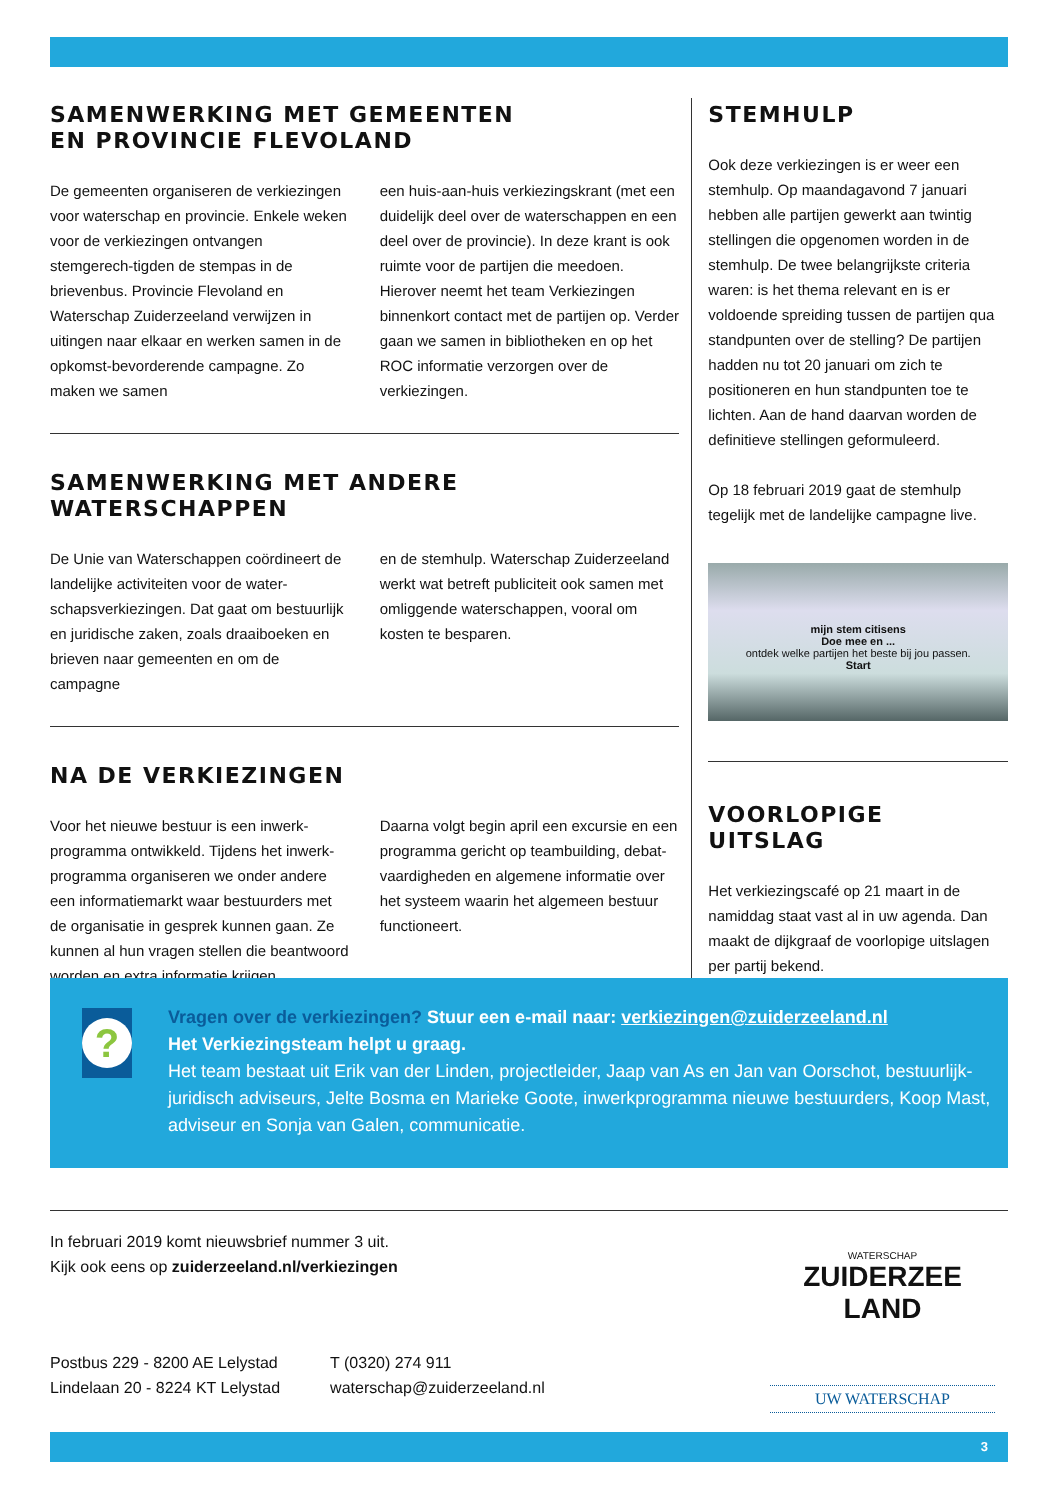SAMENWERKING MET GEMEENTEN
EN PROVINCIE FLEVOLAND
De gemeenten organiseren de verkiezingen voor waterschap en provincie. Enkele weken voor de verkiezingen ontvangen stemgerech-tigden de stempas in de brievenbus. Provincie Flevoland en Waterschap Zuiderzeeland verwijzen in uitingen naar elkaar en werken samen in de opkomst-bevorderende campagne. Zo maken we samen
een huis-aan-huis verkiezingskrant (met een duidelijk deel over de waterschappen en een deel over de provincie). In deze krant is ook ruimte voor de partijen die meedoen. Hierover neemt het team Verkiezingen binnenkort contact met de partijen op. Verder gaan we samen in bibliotheken en op het ROC informatie verzorgen over de verkiezingen.
SAMENWERKING MET ANDERE WATERSCHAPPEN
De Unie van Waterschappen coördineert de landelijke activiteiten voor de water-schapsverkiezingen. Dat gaat om bestuurlijk en juridische zaken, zoals draaiboeken en brieven naar gemeenten en om de campagne
en de stemhulp. Waterschap Zuiderzeeland werkt wat betreft publiciteit ook samen met omliggende waterschappen, vooral om kosten te besparen.
NA DE VERKIEZINGEN
Voor het nieuwe bestuur is een inwerk-programma ontwikkeld. Tijdens het inwerk-programma organiseren we onder andere een informatiemarkt waar bestuurders met de organisatie in gesprek kunnen gaan. Ze kunnen al hun vragen stellen die beantwoord worden en extra informatie krijgen.
Daarna volgt begin april een excursie en een programma gericht op teambuilding, debat-vaardigheden en algemene informatie over het systeem waarin het algemeen bestuur functioneert.
STEMHULP
Ook deze verkiezingen is er weer een stemhulp. Op maandagavond 7 januari hebben alle partijen gewerkt aan twintig stellingen die opgenomen worden in de stemhulp. De twee belangrijkste criteria waren: is het thema relevant en is er voldoende spreiding tussen de partijen qua standpunten over de stelling? De partijen hadden nu tot 20 januari om zich te positioneren en hun standpunten toe te lichten. Aan de hand daarvan worden de definitieve stellingen geformuleerd.
Op 18 februari 2019 gaat de stemhulp tegelijk met de landelijke campagne live.
mijn stem citisens
Doe mee en ...
ontdek welke partijen het beste bij jou passen.
Start
VOORLOPIGE UITSLAG
Het verkiezingscafé op 21 maart in de namiddag staat vast al in uw agenda. Dan maakt de dijkgraaf de voorlopige uitslagen per partij bekend.
?
Vragen over de verkiezingen? Stuur een e-mail naar: verkiezingen@zuiderzeeland.nl
Het Verkiezingsteam helpt u graag.
Het team bestaat uit Erik van der Linden, projectleider, Jaap van As en Jan van Oorschot, bestuurlijk-juridisch adviseurs, Jelte Bosma en Marieke Goote, inwerkprogramma nieuwe bestuurders, Koop Mast, adviseur en Sonja van Galen, communicatie.
In februari 2019 komt nieuwsbrief nummer 3 uit.
Kijk ook eens op zuiderzeeland.nl/verkiezingen
Postbus 229 - 8200 AE Lelystad
Lindelaan 20 - 8224 KT Lelystad
T (0320) 274 911
waterschap@zuiderzeeland.nl
WATERSCHAP
ZUIDERZEE LAND
UW WATERSCHAP
3